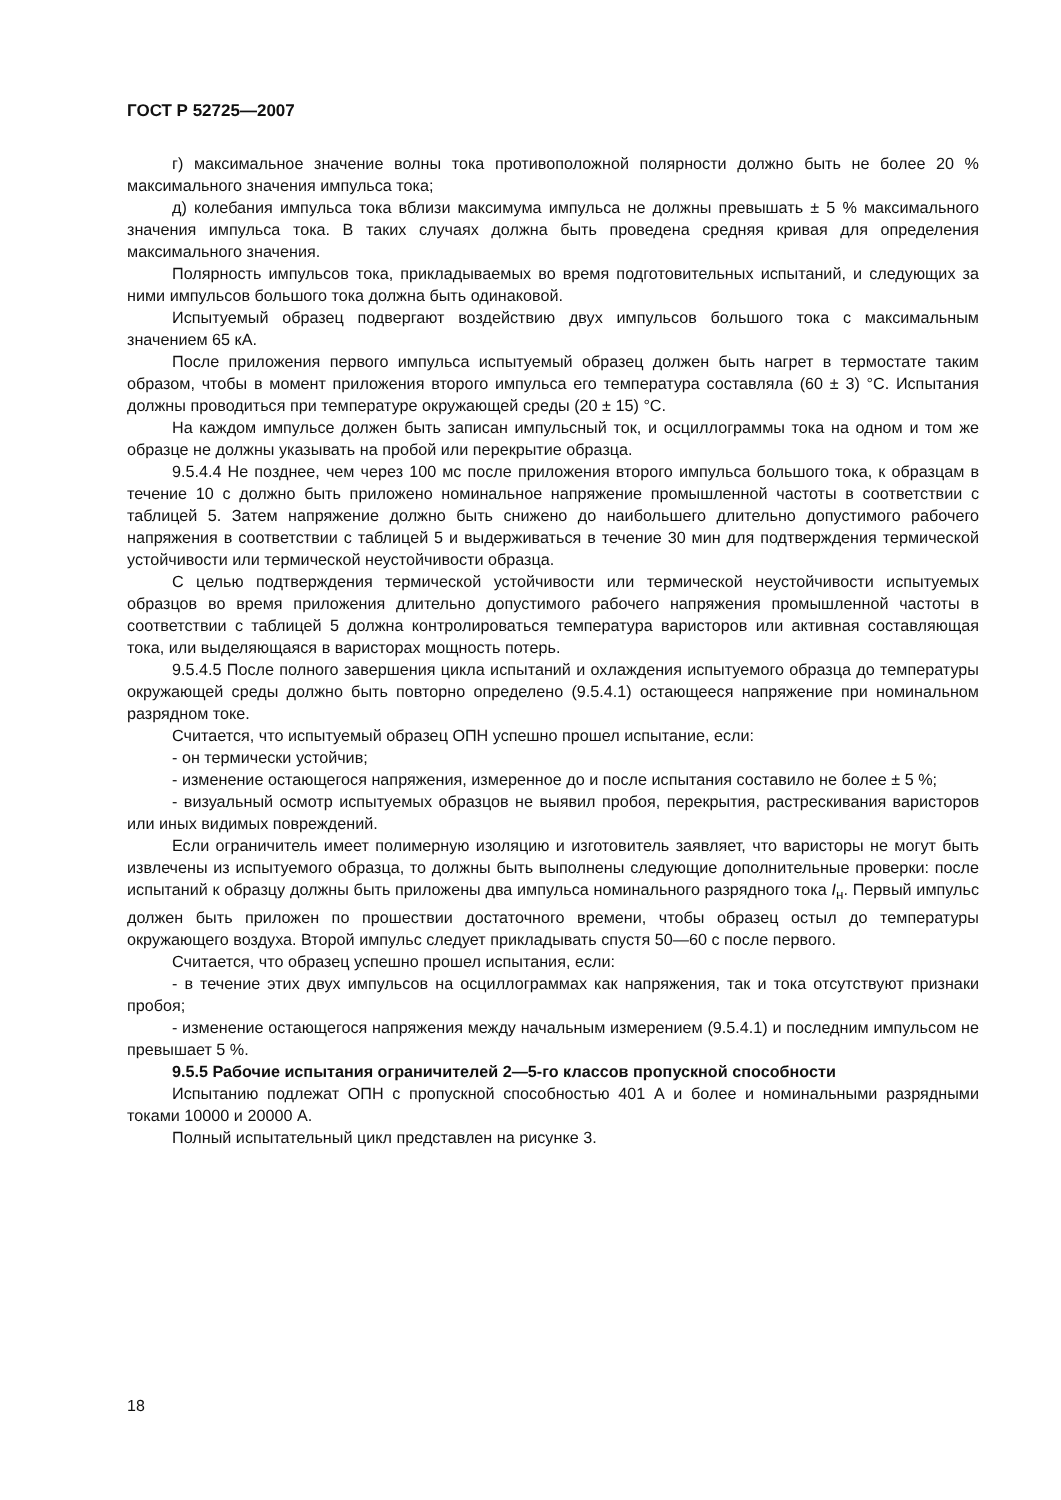ГОСТ Р 52725—2007
г) максимальное значение волны тока противоположной полярности должно быть не более 20 % максимального значения импульса тока;
д) колебания импульса тока вблизи максимума импульса не должны превышать ± 5 % максимального значения импульса тока. В таких случаях должна быть проведена средняя кривая для определения максимального значения.
Полярность импульсов тока, прикладываемых во время подготовительных испытаний, и следующих за ними импульсов большого тока должна быть одинаковой.
Испытуемый образец подвергают воздействию двух импульсов большого тока с максимальным значением 65 кА.
После приложения первого импульса испытуемый образец должен быть нагрет в термостате таким образом, чтобы в момент приложения второго импульса его температура составляла (60 ± 3) °С. Испытания должны проводиться при температуре окружающей среды (20 ± 15) °С.
На каждом импульсе должен быть записан импульсный ток, и осциллограммы тока на одном и том же образце не должны указывать на пробой или перекрытие образца.
9.5.4.4 Не позднее, чем через 100 мс после приложения второго импульса большого тока, к образцам в течение 10 с должно быть приложено номинальное напряжение промышленной частоты в соответствии с таблицей 5. Затем напряжение должно быть снижено до наибольшего длительно допустимого рабочего напряжения в соответствии с таблицей 5 и выдерживаться в течение 30 мин для подтверждения термической устойчивости или термической неустойчивости образца.
С целью подтверждения термической устойчивости или термической неустойчивости испытуемых образцов во время приложения длительно допустимого рабочего напряжения промышленной частоты в соответствии с таблицей 5 должна контролироваться температура варисторов или активная составляющая тока, или выделяющаяся в варисторах мощность потерь.
9.5.4.5 После полного завершения цикла испытаний и охлаждения испытуемого образца до температуры окружающей среды должно быть повторно определено (9.5.4.1) остающееся напряжение при номинальном разрядном токе.
Считается, что испытуемый образец ОПН успешно прошел испытание, если:
- он термически устойчив;
- изменение остающегося напряжения, измеренное до и после испытания составило не более ± 5 %;
- визуальный осмотр испытуемых образцов не выявил пробоя, перекрытия, растрескивания варисторов или иных видимых повреждений.
Если ограничитель имеет полимерную изоляцию и изготовитель заявляет, что варисторы не могут быть извлечены из испытуемого образца, то должны быть выполнены следующие дополнительные проверки: после испытаний к образцу должны быть приложены два импульса номинального разрядного тока I<sub>н</sub>. Первый импульс должен быть приложен по прошествии достаточного времени, чтобы образец остыл до температуры окружающего воздуха. Второй импульс следует прикладывать спустя 50—60 с после первого.
Считается, что образец успешно прошел испытания, если:
- в течение этих двух импульсов на осциллограммах как напряжения, так и тока отсутствуют признаки пробоя;
- изменение остающегося напряжения между начальным измерением (9.5.4.1) и последним импульсом не превышает 5 %.
9.5.5 Рабочие испытания ограничителей 2—5-го классов пропускной способности
Испытанию подлежат ОПН с пропускной способностью 401 А и более и номинальными разрядными токами 10000 и 20000 А.
Полный испытательный цикл представлен на рисунке 3.
18